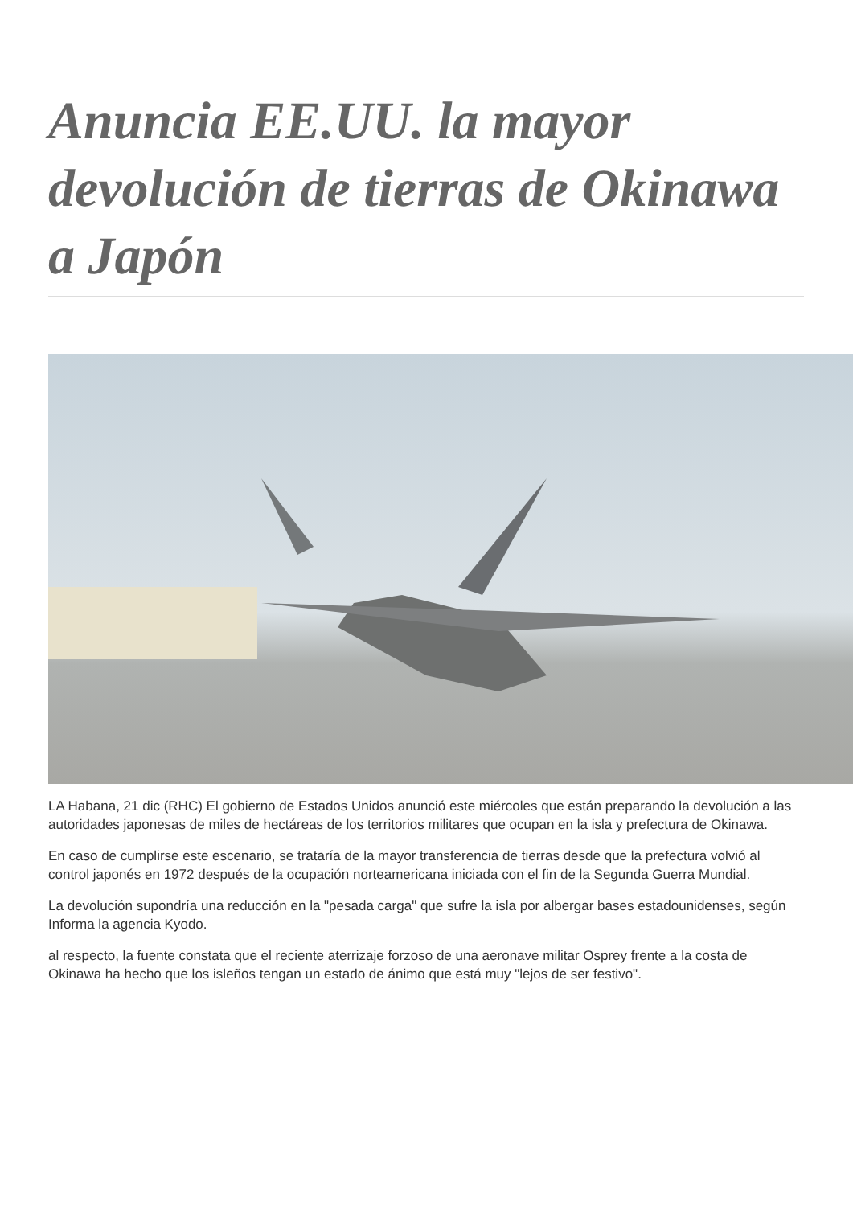Anuncia EE.UU. la mayor devolución de tierras de Okinawa a Japón
LA Habana, 21 dic (RHC) El gobierno de Estados Unidos anunció este miércoles que están preparando la devolución a las autoridades japonesas de miles de hectáreas de los territorios militares que ocupan en la isla y prefectura de Okinawa.
En caso de cumplirse este escenario, se trataría de la mayor transferencia de tierras desde que la prefectura volvió al control japonés en 1972 después de la ocupación norteamericana iniciada con el fin de la Segunda Guerra Mundial.
La devolución supondría una reducción en la "pesada carga" que sufre la isla por albergar bases estadounidenses, según Informa la agencia Kyodo.
al respecto, la fuente constata que el reciente aterrizaje forzoso de una aeronave militar Osprey frente a la costa de Okinawa ha hecho que los isleños tengan un estado de ánimo que está muy "lejos de ser festivo".